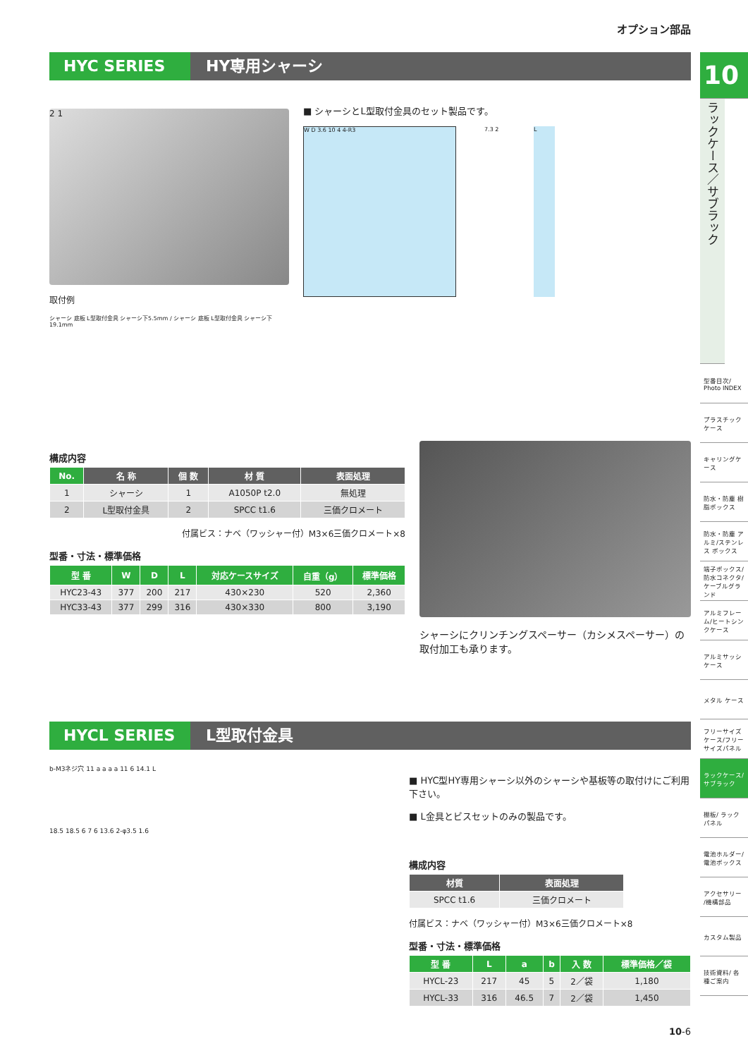オプション部品
HYC SERIES HY専用シャーシ
2 1
取付例
シャーシ 底板 L型取付金具 シャーシ下5.5mm / シャーシ 底板 L型取付金具 シャーシ下19.1mm
■ シャーシとL型取付金具のセット製品です。
W D 3.6 10 4 4-R3
7.3 2 L
構成内容
| No. | 名 称 | 個 数 | 材 質 | 表面処理 |
| --- | --- | --- | --- | --- |
| 1 | シャーシ | 1 | A1050P t2.0 | 無処理 |
| 2 | L型取付金具 | 2 | SPCC t1.6 | 三価クロメート |
付属ビス：ナベ（ワッシャー付）M3×6三価クロメート×8
型番・寸法・標準価格
| 型 番 | W | D | L | 対応ケースサイズ | 自重（g） | 標準価格 |
| --- | --- | --- | --- | --- | --- | --- |
| HYC23-43 | 377 | 200 | 217 | 430×230 | 520 | 2,360 |
| HYC33-43 | 377 | 299 | 316 | 430×330 | 800 | 3,190 |
シャーシにクリンチングスペーサー（カシメスペーサー）の取付加工も承ります。
HYCL SERIES L型取付金具
b-M3ネジ穴 11 a a a a 11 6 14.1 L
18.5 18.5 6 7 6 13.6 2-φ3.5 1.6
■ HYC型HY専用シャーシ以外のシャーシや基板等の取付けにご利用下さい。
■ L金具とビスセットのみの製品です。
構成内容
| 材質 | 表面処理 |
| --- | --- |
| SPCC t1.6 | 三価クロメート |
付属ビス：ナベ（ワッシャー付）M3×6三価クロメート×8
型番・寸法・標準価格
| 型 番 | L | a | b | 入 数 | 標準価格／袋 |
| --- | --- | --- | --- | --- | --- |
| HYCL-23 | 217 | 45 | 5 | 2／袋 | 1,180 |
| HYCL-33 | 316 | 46.5 | 7 | 2／袋 | 1,450 |
10-6
10
ラックケース／サブラック
型番目次/ Photo INDEX
プラスチックケース
キャリングケース
防水・防塵 樹脂ボックス
防水・防塵 アルミ/ステンレス ボックス
端子ボックス/防水コネクタ/ケーブルグランド
アルミフレーム/ヒートシンクケース
アルミサッシ ケース
メタル ケース
フリーサイズケース/フリーサイズパネル
ラックケース/ サブラック
棚板/ ラックパネル
電池ホルダー/ 電池ボックス
アクセサリー /機構部品
カスタム製品
技術資料/ 各種ご案内